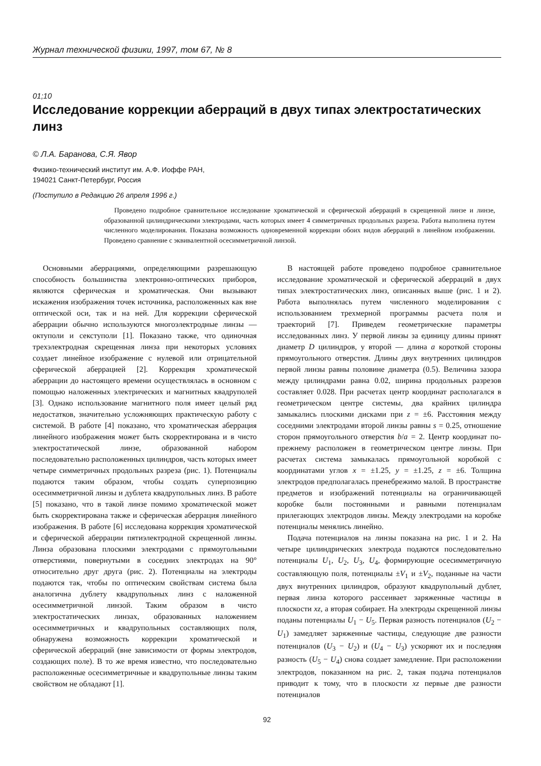Журнал технической физики, 1997, том 67, № 8
01;10
Исследование коррекции аберраций в двух типах электростатических линз
© Л.А. Баранова, С.Я. Явор
Физико-технический институт им. А.Ф. Иоффе РАН,
194021 Санкт-Петербург, Россия
(Поступило в Редакцию 26 апреля 1996 г.)
Проведено подробное сравнительное исследование хроматической и сферической аберраций в скрещенной линзе и линзе, образованной цилиндрическими электродами, часть которых имеет 4 симметричных продольных разреза. Работа выполнена путем численного моделирования. Показана возможность одновременной коррекции обоих видов аберраций в линейном изображении. Проведено сравнение с эквивалентной осесимметричной линзой.
Основными аберрациями, определяющими разрешающую способность большинства электронно-оптических приборов, являются сферическая и хроматическая. Они вызывают искажения изображения точек источника, расположенных как вне оптической оси, так и на ней. Для коррекции сферической аберрации обычно используются многоэлектродные линзы — октуполи и секступоли [1]. Показано также, что одиночная трехэлектродная скрещенная линза при некоторых условиях создает линейное изображение с нулевой или отрицательной сферической аберрацией [2]. Коррекция хроматической аберрации до настоящего времени осуществлялась в основном с помощью наложенных электрических и магнитных квадруполей [3]. Однако использование магнитного поля имеет целый ряд недостатков, значительно усложняющих практическую работу с системой. В работе [4] показано, что хроматическая аберрация линейного изображения может быть скорректирована и в чисто электростатической линзе, образованной набором последовательно расположенных цилиндров, часть которых имеет четыре симметричных продольных разреза (рис. 1). Потенциалы подаются таким образом, чтобы создать суперпозицию осесимметричной линзы и дублета квадрупольных линз. В работе [5] показано, что в такой линзе помимо хроматической может быть скорректирована также и сферическая аберрация линейного изображения. В работе [6] исследована коррекция хроматической и сферической аберрации пятиэлектродной скрещенной линзы. Линза образована плоскими электродами с прямоугольными отверстиями, повернутыми в соседних электродах на 90° относительно друг друга (рис. 2). Потенциалы на электроды подаются так, чтобы по оптическим свойствам система была аналогична дублету квадрупольных линз с наложенной осесимметричной линзой. Таким образом в чисто электростатических линзах, образованных наложением осесимметричных и квадрупольных составляющих поля, обнаружена возможность коррекции хроматической и сферической аберраций (вне зависимости от формы электродов, создающих поле). В то же время известно, что последовательно расположенные осесимметричные и квадрупольные линзы таким свойством не обладают [1].
В настоящей работе проведено подробное сравнительное исследование хроматической и сферической аберраций в двух типах электростатических линз, описанных выше (рис. 1 и 2). Работа выполнялась путем численного моделирования с использованием трехмерной программы расчета поля и траекторий [7]. Приведем геометрические параметры исследованных линз. У первой линзы за единицу длины принят диаметр D цилиндров, у второй — длина a короткой стороны прямоугольного отверстия. Длины двух внутренних цилиндров первой линзы равны половине диаметра (0.5). Величина зазора между цилиндрами равна 0.02, ширина продольных разрезов составляет 0.028. При расчетах центр координат располагался в геометрическом центре системы, два крайних цилиндра замыкались плоскими дисками при z = ±6. Расстояния между соседними электродами второй линзы равны s = 0.25, отношение сторон прямоугольного отверстия b/a = 2. Центр координат по-прежнему расположен в геометрическом центре линзы. При расчетах система замыкалась прямоугольной коробкой с координатами углов x = ±1.25, y = ±1.25, z = ±6. Толщина электродов предполагалась пренебрежимо малой. В пространстве предметов и изображений потенциалы на ограничивающей коробке были постоянными и равными потенциалам прилегающих электродов линзы. Между электродами на коробке потенциалы менялись линейно.
Подача потенциалов на линзы показана на рис. 1 и 2. На четыре цилиндрических электрода подаются последовательно потенциалы U<sub>1</sub>, U<sub>2</sub>, U<sub>3</sub>, U<sub>4</sub>, формирующие осесимметричную составляющую поля, потенциалы ±V<sub>1</sub> и ±V<sub>2</sub>, поданные на части двух внутренних цилиндров, образуют квадрупольный дублет, первая линза которого рассеивает заряженные частицы в плоскости xz, а вторая собирает. На электроды скрещенной линзы поданы потенциалы U<sub>1</sub> − U<sub>5</sub>. Первая разность потенциалов (U<sub>2</sub> − U<sub>1</sub>) замедляет заряженные частицы, следующие две разности потенциалов (U<sub>3</sub> − U<sub>2</sub>) и (U<sub>4</sub> − U<sub>3</sub>) ускоряют их и последняя разность (U<sub>5</sub> − U<sub>4</sub>) снова создает замедление. При расположении электродов, показанном на рис. 2, такая подача потенциалов приводит к тому, что в плоскости xz первые две разности потенциалов
92